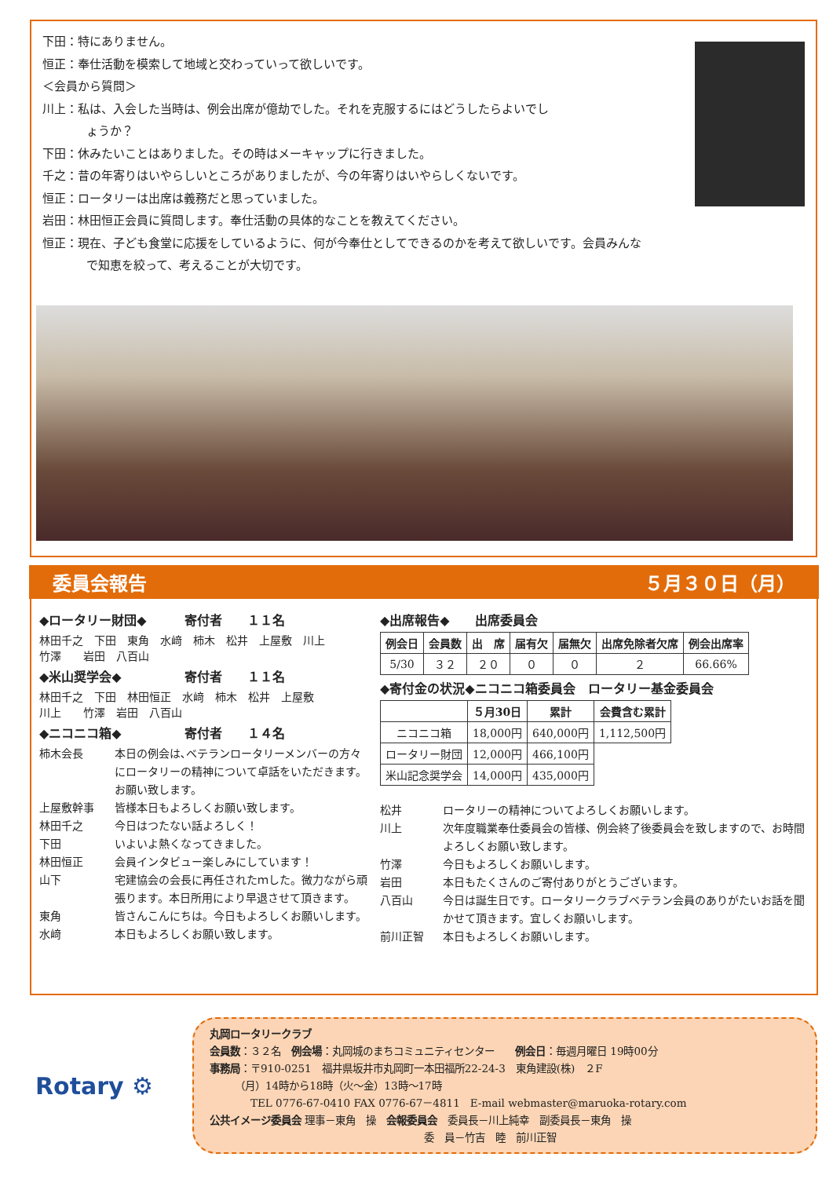下田：特にありません。
恒正：奉仕活動を模索して地域と交わっていって欲しいです。
＜会員から質問＞
川上：私は、入会した当時は、例会出席が億劫でした。それを克服するにはどうしたらよいでし
ょうか？
下田：休みたいことはありました。その時はメーキャップに行きました。
千之：昔の年寄りはいやらしいところがありましたが、今の年寄りはいやらしくないです。
恒正：ロータリーは出席は義務だと思っていました。
岩田：林田恒正会員に質問します。奉仕活動の具体的なことを教えてください。
恒正：現在、子ども食堂に応援をしているように、何が今奉仕としてできるのかを考えて欲しいです。会員みんな
で知恵を絞って、考えることが大切です。
委員会報告 ５月３０日（月）
◆ロータリー財団◆　　　寄付者　　１１名
林田千之　下田　東角　水﨑　柿木　松井　上屋敷　川上
竹澤　　岩田　八百山
◆米山奨学会◆　　　　　寄付者　　１１名
林田千之　下田　林田恒正　水﨑　柿木　松井　上屋敷
川上　　竹澤　岩田　八百山
◆ニコニコ箱◆　　　　　寄付者　　１４名
柿木会長 本日の例会は､ベテランロータリーメンバーの方々にロータリーの精神について卓話をいただきます。お願い致します。
上屋敷幹事 皆様本日もよろしくお願い致します。
林田千之 今日はつたない話よろしく！
下田 いよいよ熱くなってきました。
林田恒正 会員インタビュー楽しみにしています！
山下 宅建協会の会長に再任されたｍした。微力ながら頑張ります。本日所用により早退させて頂きます。
東角 皆さんこんにちは。今日もよろしくお願いします。
水﨑 本日もよろしくお願い致します。
◆出席報告◆　　出席委員会
| 例会日 | 会員数 | 出 席 | 届有欠 | 届無欠 | 出席免除者欠席 | 例会出席率 |
| --- | --- | --- | --- | --- | --- | --- |
| 5/30 | ３２ | ２０ | ０ | ０ | ２ | 66.66% |
◆寄付金の状況◆ニコニコ箱委員会　ロータリー基金委員会
| | ５月30日 | 累計 | 会費含む累計 |
| --- | --- | --- | --- |
| ニコニコ箱 | 18,000円 | 640,000円 | 1,112,500円 |
| ロータリー財団 | 12,000円 | 466,100円 | |
| 米山記念奨学会 | 14,000円 | 435,000円 | |
松井 ロータリーの精神についてよろしくお願いします。
川上 次年度職業奉仕委員会の皆様、例会終了後委員会を致しますので、お時間よろしくお願い致します。
竹澤 今日もよろしくお願いします。
岩田 本日もたくさんのご寄付ありがとうございます。
八百山 今日は誕生日です。ロータリークラブベテラン会員のありがたいお話を聞かせて頂きます。宜しくお願いします。
前川正智 本日もよろしくお願いします。
Rotary ⚙
丸岡ロータリークラブ
会員数：３２名　例会場：丸岡城のまちコミュニティセンター　　例会日：毎週月曜日 19時00分
事務局：〒910-0251　福井県坂井市丸岡町一本田福所22-24-3　東角建設(株)　２F
　　　（月）14時から18時（火～金）13時～17時
　　　　TEL 0776-67-0410 FAX 0776-67－4811　E-mail webmaster@maruoka-rotary.com
公共イメージ委員会 理事－東角　操　会報委員会　委員長－川上純幸　副委員長－東角　操
　　　　　　　　　　　　　　　　　　　　　委　員－竹吉　睦　前川正智